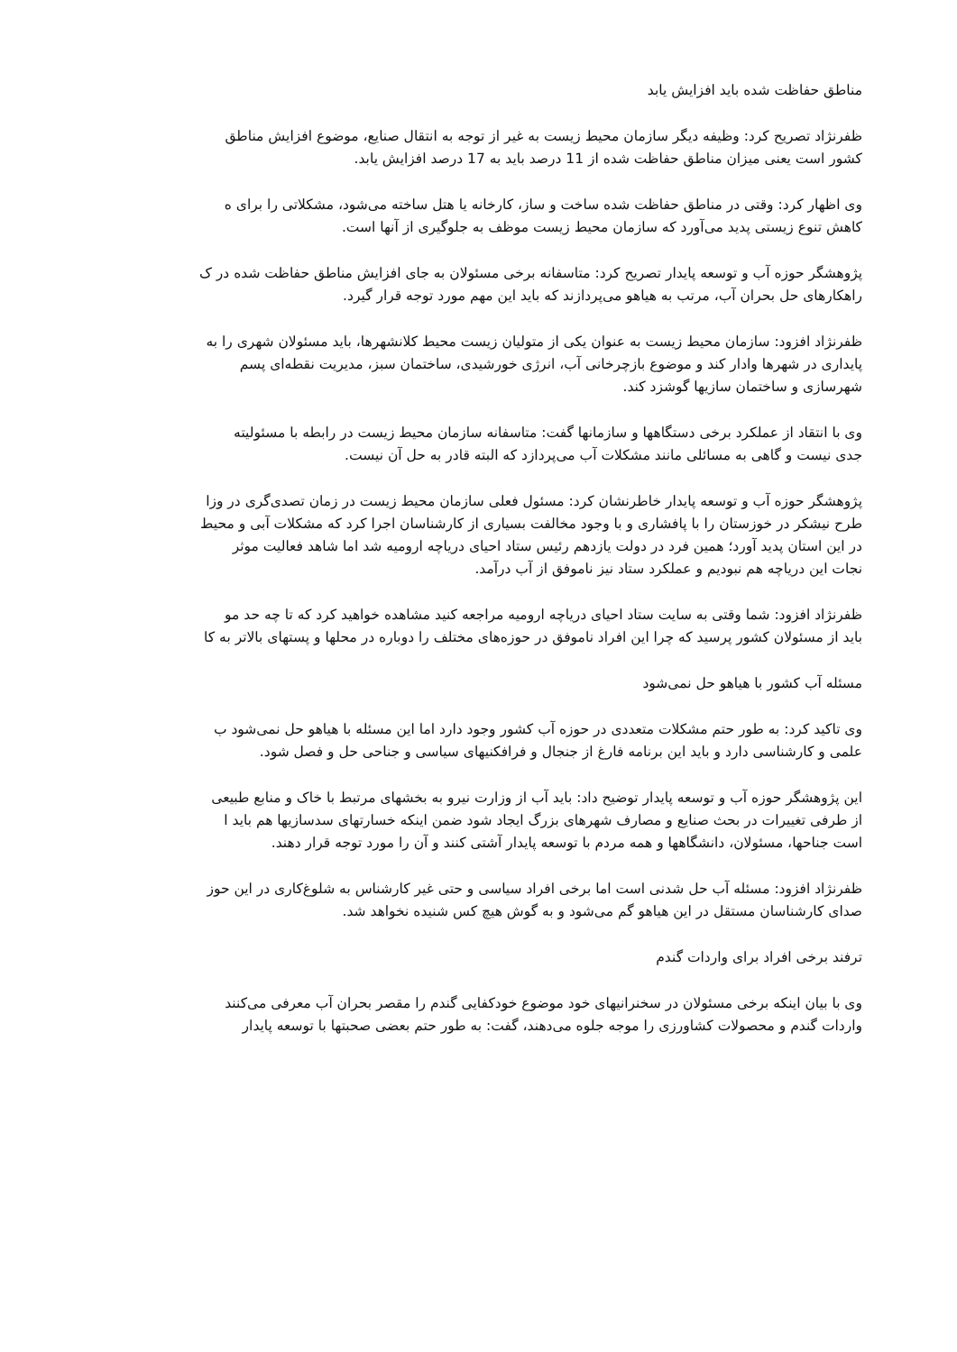مناطق حفاظت شده باید افزایش یابد
ظفرنژاد تصریح کرد: وظیفه دیگر سازمان محیط زیست به غیر از توجه به انتقال صنایع، موضوع افزایش مناطق
کشور است یعنی میزان مناطق حفاظت شده از 11 درصد باید به 17 درصد افزایش یابد.
وی اظهار کرد: وقتی در مناطق حفاظت شده ساخت و ساز، کارخانه یا هتل ساخته می‌شود، مشکلاتی را برای ه
کاهش تنوع زیستی پدید می‌آورد که سازمان محیط زیست موظف به جلوگیری از آنها است.
پژوهشگر حوزه آب و توسعه پایدار تصریح کرد: متاسفانه برخی مسئولان به جای افزایش مناطق حفاظت شده در ک
راهکارهای حل بحران آب، مرتب به هیاهو می‌پردازند که باید این مهم مورد توجه قرار گیرد.
ظفرنژاد افزود: سازمان محیط زیست به عنوان یکی از متولیان زیست محیط کلانشهرها، باید مسئولان شهری را به
پایداری در شهرها وادار کند و موضوع بازچرخانی آب، انرژی خورشیدی، ساختمان سبز، مدیریت نقطه‌ای پسم
شهرسازی و ساختمان سازیها گوشزد کند.
وی با انتقاد از عملکرد برخی دستگاهها و سازمانها گفت: متاسفانه سازمان محیط زیست در رابطه با مسئولیته
جدی نیست و گاهی به مسائلی مانند مشکلات آب می‌پردازد که البته قادر به حل آن نیست.
پژوهشگر حوزه آب و توسعه پایدار خاطرنشان کرد: مسئول فعلی سازمان محیط زیست در زمان تصدی‌گری در وزا
طرح نیشکر در خوزستان را با پافشاری و با وجود مخالفت بسیاری از کارشناسان اجرا کرد که مشکلات آبی و محیط
در این استان پدید آورد؛ همین فرد در دولت یازدهم رئیس ستاد احیای دریاچه ارومیه شد اما شاهد فعالیت موثر
نجات این دریاچه هم نبودیم و عملکرد ستاد نیز ناموفق از آب درآمد.
ظفرنژاد افزود: شما وقتی به سایت ستاد احیای دریاچه ارومیه مراجعه کنید مشاهده خواهید کرد که تا چه حد مو
باید از مسئولان کشور پرسید که چرا این افراد ناموفق در حوزه‌های مختلف را دوباره در محلها و پستهای بالاتر به کا
مسئله آب کشور با هیاهو حل نمی‌شود
وی تاکید کرد: به طور حتم مشکلات متعددی در حوزه آب کشور وجود دارد اما این مسئله با هیاهو حل نمی‌شود ب
علمی و کارشناسی دارد و باید این برنامه فارغ از جنجال و فرافکنیهای سیاسی و جناحی حل و فصل شود.
این پژوهشگر حوزه آب و توسعه پایدار توضیح داد: باید آب از وزارت نیرو به بخشهای مرتبط با خاک و منابع طبیعی
از طرفی تغییرات در بحث صنایع و مصارف شهرهای بزرگ ایجاد شود ضمن اینکه خسارتهای سدسازیها هم باید ا
است جناحها، مسئولان، دانشگاهها و همه مردم با توسعه پایدار آشتی کنند و آن را مورد توجه قرار دهند.
ظفرنژاد افزود: مسئله آب حل شدنی است اما برخی افراد سیاسی و حتی غیر کارشناس به شلوغ‌کاری در این حوز
صدای کارشناسان مستقل در این هیاهو گم می‌شود و به گوش هیچ کس شنیده نخواهد شد.
ترفند برخی افراد برای واردات گندم
وی با بیان اینکه برخی مسئولان در سخنرانیهای خود موضوع خودکفایی گندم را مقصر بحران آب معرفی می‌کنند
واردات گندم و محصولات کشاورزی را موجه جلوه می‌دهند، گفت: به طور حتم بعضی صحبتها با توسعه پایدار